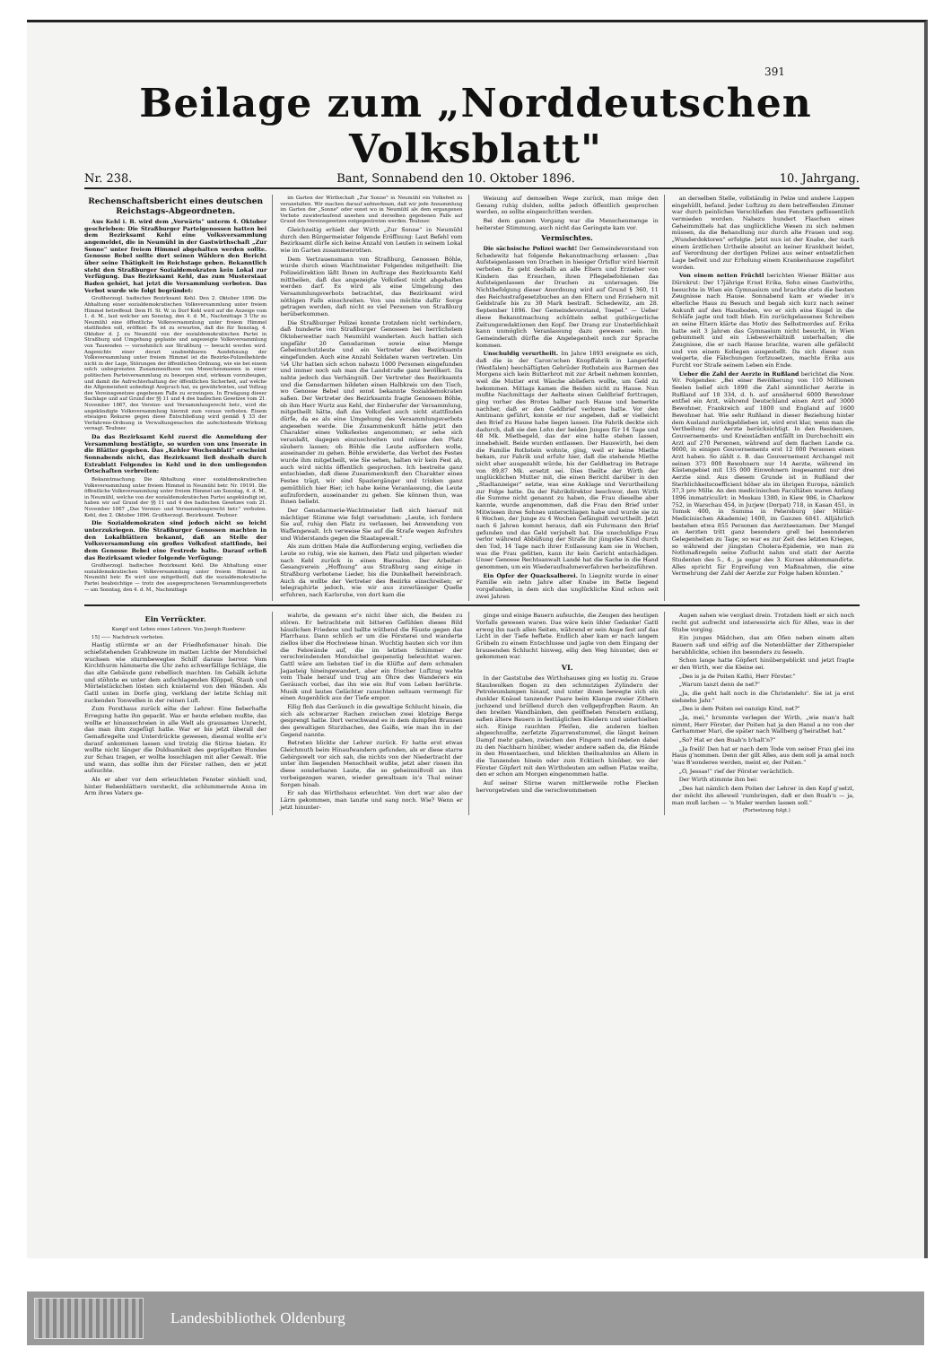391
Beilage zum „Norddeutschen Volksblatt"
Nr. 238. Bant, Sonnabend den 10. Oktober 1896. 10. Jahrgang.
Rechenschaftsbericht eines deutschen Reichstags-Abgeordneten.
Aus Kehl i. B. wird dem „Vorwärts" unterm 4. Oktober geschrieben: Die Straßburger Parteigenossen hatten bei dem Bezirksamt Kehl eine Volksversammlung angemeldet, die in Neumühl in der Gastwirthschaft „Zur Sonne" unter freiem Himmel abgehalten werden sollte. Genosse Bebel sollte dort seinen Wählern den Bericht über seine Thätigkeit im Reichstage geben. Bekanntlich steht den Straßburger Sozialdemokraten kein Lokal zur Verfügung. Das Bezirksamt Kehl, das zum Musterstaat Baden gehört, hat jetzt die Versammlung verboten. Das Verbot wurde wie folgt begründet:
Großherzogl. badisches Bezirksamt Kehl. Den 2. Oktober 1896. Die Abhaltung einer sozialdemokratischen Volksversammlung unter freiem Himmel betreffend: Dem H. St. W. in Dorf Kehl wird auf die Anzeige vom 1. d. M., laut welcher am Sonntag, den 4. d. M., Nachmittags 3 Uhr zu Neumühl eine öffentliche Volksversammlung unter freiem Himmel stattfinden soll, eröffnet: Es ist zu erwarten, daß die für Sonntag, 4. Oktober d. J. zu Neumühl von der sozialdemokratischen Partei in Straßburg und Umgebung geplante und angezeigte Volksversammlung von Tausenden — vornehmlich aus Straßburg — besucht werden wird. Angesichts einer derart unabsehbaren Ausdehnung der Volksversammlung unter freiem Himmel ist die Bezirks-Polizeibehörde nicht in der Lage, Störungen der öffentlichen Ordnung, wie sie bei einem solch unbegrenzten Zusammenflusse von Menschenmassen in einer politischen Parteiversammlung zu besorgen sind, wirksam vorzubeugen, und damit die Aufrechterhaltung der öffentlichen Sicherheit, auf welche die Allgemeinheit unbedingt Anspruch hat, zu gewährleisten, und Vollzug des Vereinsgesetzes gegebenen Falls zu erzwingen. In Erwägung dieser Sachlage und auf Grund der §§ 11 und 4 des badischen Gesetzes vom 21. November 1867, des Vereins- und Versammlungsrecht betr., wird die angekündigte Volksversammlung hiermit zum voraus verboten. Einem etwaigen Rekurse gegen diese Entschließung wird gemäß § 33 der Verfahrens-Ordnung in Verwaltungssachen die aufschiebende Wirkung versagt. Teubner.
Da das Bezirksamt Kehl zuerst die Anmeldung der Versammlung bestätigte, so wurden von uns Inserate in die Blätter gegeben. Das „Kehler Wochenblatt" erscheint Sonnabends nicht, das Bezirksamt ließ deshalb durch Extrablatt Folgendes in Kehl und in den umliegenden Ortschaften verbreiten:
Bekanntmachung. Die Abhaltung einer sozialdemokratischen Volksversammlung unter freiem Himmel in Neumühl betr. Nr. 19191. Die öffentliche Volksversammlung unter freiem Himmel am Sonntag, 4. d. M., in Neumühl, welche von der sozialdemokratischen Partei angekündigt ist, haben wir auf Grund der §§ 11 und 4 des badischen Gesetzes vom 21. November 1867 „Das Vereins- und Versammlungsrecht betr." verboten. Kehl, den 2. Oktober 1896. Großherzogl. Bezirksamt. Teubner.
Die Sozialdemokraten sind jedoch nicht so leicht unterzukriegen. Die Straßburger Genossen machten in den Lokalblättern bekannt, daß an Stelle der Volksversammlung ein großes Volksfest stattfinde, bei dem Genosse Bebel eine Festrede halte. Darauf erließ das Bezirksamt wieder folgende Verfügung:
Großherzogl. badisches Bezirksamt Kehl. Die Abhaltung einer sozialdemokratischen Volksversammlung unter freiem Himmel in Neumühl betr. Es wird uns mitgetheilt, daß die sozialdemokratische Partei beabsichtige — trotz des ausgesprochenen Versammlungsverbots — am Sonntag, den 4. d. M., Nachmittags
im Garten der Wirthschaft „Zur Sonne" in Neumühl ein Volksfest zu veranstalten. Wir machen darauf aufmerksam, daß wir jede Ansammlung im Garten der „Sonne" oder sonst wo in Neumühl als dem ergangenen Verbote zuwiderlaufend ansehen und derselben gegebenen Falls auf Grund des Vereinsgesetzes entgegentreten werden. Teubner.
Gleichzeitig erhielt der Wirth „Zur Sonne" in Neumühl durch den Bürgermeister folgende Eröffnung: Laut Befehl vom Bezirksamt dürfe sich keine Anzahl von Leuten in seinem Lokal wie im Garten zusammenrotten.
Dem Vertrauensmann von Straßburg, Genossen Böhle, wurde durch einen Wachtmeister Folgendes mitgetheilt: Die Polizeidirektion läßt Ihnen im Auftrage des Bezirksamts Kehl mittheilen, daß das angezeigte Volksfest nicht abgehalten werden darf. Es wird als eine Umgehung des Versammlungsverbots betrachtet, das Bezirksamt wird nöthigen Falls einschreiten. Von uns möchte dafür Sorge getragen werden, daß nicht so viel Personen von Straßburg herüberkommen.
Die Straßburger Polizei konnte trotzdem nicht verhindern, daß hunderte von Straßburger Genossen bei herrlichstem Oktoberwetter nach Neumühl wanderten. Auch hatten sich ungefähr 20 Gensdarmen sowie eine Menge Geheimschutzleute und ein Vertreter des Bezirksamts eingefunden. Auch eine Anzahl Soldaten waren vertreten. Um ¼4 Uhr hatten sich schon nahezu 1000 Personen eingefunden und immer noch sah man die Landstraße ganz bevölkert. Da nahte jedoch das Verhängniß. Der Vertreter des Bezirksamts und die Gensdarmen bildeten einen Halbkreis um den Tisch, wo Genosse Bebel und sonst bekannte Sozialdemokraten saßen. Der Vertreter des Bezirksamts fragte Genossen Böhle, ob ihm Herr Wurtz aus Kehl, der Einberufer der Versammlung, mitgetheilt hätte, daß das Volksfest auch nicht stattfinden dürfe, da es als eine Umgehung des Versammlungsverbots angesehen werde. Die Zusammenkunft hätte jetzt den Charakter eines Volksfestes angenommen; er sehe sich veranlaßt, dagegen einzuschreiten und müsse den Platz säubern lassen; ob Böhle die Leute auffordern wolle, auseinander zu gehen. Böhle erwiderte, das Verbot des Festes wurde ihm mitgetheilt, wie Sie sehen, halten wir kein Fest ab, auch wird nichts öffentlich gesprochen. Ich bestreite ganz entschieden, daß diese Zusammenkunft den Charakter eines Festes trägt, wir sind Spaziergänger und trinken ganz gemüthlich hier Bier, ich habe keine Veranlassung, die Leute aufzufordern, auseinander zu gehen. Sie können thun, was Ihnen beliebt.
Der Gensdarmerie-Wachtmeister ließ sich hierauf mit mächtiger Stimme wie folgt vernehmen: „Leute, ich fordere Sie auf, ruhig den Platz zu verlassen, bei Anwendung von Waffengewalt. Ich verweise Sie auf die Strafe wegen Aufruhrs und Widerstands gegen die Staatsgewalt."
Als zum dritten Male die Aufforderung erging, verließen die Leute so ruhig, wie sie kamen, den Platz und pilgerten wieder nach Kehl zurück in einen Biersalon. Der Arbeiter-Gesangverein „Hoffnung" aus Straßburg sang einige in Straßburg verbotene Lieder, bis die Dunkelheit hereinbrach. Auch da wollte der Vertreter des Bezirks einschreiten; er telegraphirte jedoch, wie wir aus zuverlässiger Quelle erfuhren, nach Karlsruhe, von dort kam die
Weisung auf demselben Wege zurück, man möge den Gesang ruhig dulden, sollte jedoch öffentlich gesprochen werden, so sollte eingeschritten werden.
Bei dem ganzen Vorgang war die Menschenmenge in heiterster Stimmung, auch nicht das Geringste kam vor.
Vermischtes.
Die sächsische Polizei wacht! Der Gemeindevorstand von Schedewitz hat folgende Bekanntmachung erlassen: „Das Aufsteigenlassen von Drachen in hiesiger Ortsflur wird hiermit verboten. Es geht deshalb an alle Eltern und Erzieher von Kindern das Ersuchen, ihren Pflegebefohlenen das Aufsteigenlassen der Drachen zu untersagen. Die Nichtbefolgung dieser Anordnung wird auf Grund § 360, 11 des Reichsstrafgesetzbuches an den Eltern und Erziehern mit Geldstrafe bis zu 30 Mark bestraft. Schedewitz, am 28. September 1896. Der Gemeindevorstand, Toepel." — Ueber diese Bekanntmachung schütteln selbst gutbürgerliche Zeitungsredaktionen den Kopf. Der Drang zur Unsterblichkeit kann unmöglich Veranlassung dazu gewesen sein. Im Gemeinderath dürfte die Angelegenheit noch zur Sprache kommen.
Unschuldig verurtheilt. Im Jahre 1893 ereignete es sich, daß die in der Caron'schen Knopffabrik in Langerfeld (Westfalen) beschäftigten Gebrüder Rothstein aus Barmen des Morgens sich kein Butterbrot mit zur Arbeit nehmen konnten, weil die Mutter erst Wäsche abliefern wollte, um Geld zu bekommen. Mittags kamen die Beiden nicht zu Hause. Nun mußte Nachmittags der Aelteste einen Geldbrief forttragen, ging vorher des Brotes halber nach Hause und bemerkte nachher, daß er den Geldbrief verloren hatte. Vor den Amtmann geführt, konnte er nur angeben, daß er vielleicht den Brief zu Hause habe liegen lassen. Die Fabrik deckte sich dadurch, daß sie den Lohn der beiden Jungen für 14 Tage und 48 Mk. Miethegeld, das der eine hatte stehen lassen, innebehielt. Beide wurden entlassen. Der Hauswirth, bei dem die Familie Rothstein wohnte, ging, weil er keine Miethe bekam, zur Fabrik und erfuhr hier, daß die stehende Miethe nicht eher ausgezahlt würde, bis der Geldbetrag im Betrage von 89,87 Mk. ersetzt sei. Dies theilte der Wirth der unglücklichen Mutter mit, die einen Bericht darüber in den „Stadtanzeiger" setzte, was eine Anklage und Verurtheilung zur Folge hatte. Da der Fabrikdirektor beschwor, dem Wirth die Summe nicht genannt zu haben, die Frau dieselbe aber kannte, wurde angenommen, daß die Frau den Brief unter Mitwissen ihres Sohnes unterschlagen habe und wurde sie zu 6 Wochen, der Junge zu 4 Wochen Gefängniß verurtheilt. Jetzt nach 6 Jahren kommt heraus, daß ein Fuhrmann den Brief gefunden und das Geld verjubelt hat. Die unschuldige Frau verlor während Abbüßung der Strafe ihr jüngstes Kind durch den Tod, 14 Tage nach ihrer Entlassung kam sie in Wochen, was die Frau gelitten, kann ihr kein Gericht entschädigen. Unser Genosse Rechtsanwalt Landé hat die Sache in die Hand genommen, um ein Wiederaufnahmeverfahren herbeizuführen.
Ein Opfer der Quacksalberei. In Liegnitz wurde in einer Familie ein zehn Jahre alter Knabe im Bette liegend vorgefunden, in dem sich das unglückliche Kind schon seit zwei Jahren
an derselben Stelle, vollständig in Pelze und andere Lappen eingehüllt, befand. Jeder Luftzug zu dem betreffenden Zimmer war durch peinliches Verschließen des Fensters geflissentlich vermieden worden. Nahezu hundert Flaschen eines Geheimmittels hat das unglückliche Wesen zu sich nehmen müssen, da die Behandlung nur durch alte Frauen und sog. „Wunderdoktoren" erfolgte. Jetzt nun ist der Knabe, der nach einem ärztlichen Urtheile absolut an keiner Krankheit leidet, auf Verordnung der dortigen Polizei aus seiner entsetzlichen Lage befreit und zur Erholung einem Krankenhause zugeführt worden.
Von einem netten Früchtl berichten Wiener Blätter aus Dürnkrut: Der 17jährige Ernst Erika, Sohn eines Gastwirths, besuchte in Wien ein Gymnasium und brachte stets die besten Zeugnisse nach Hause. Sonnabend kam er wieder in's elterliche Haus zu Besuch und begab sich kurz nach seiner Ankunft auf den Hausboden, wo er sich eine Kugel in die Schläfe jagte und todt blieb. Ein zurückgelassenes Schreiben an seine Eltern klärte das Motiv des Selbstmordes auf. Erika hatte seit 3 Jahren das Gymnasium nicht besucht, in Wien gebummelt und ein Liebesverhältniß unterhalten; die Zeugnisse, die er nach Hause brachte, waren alle gefälscht und von einem Kollegen ausgestellt. Da sich dieser nun weigerte, die Fälschungen fortzusetzen, machte Erika aus Furcht vor Strafe seinem Leben ein Ende.
Ueber die Zahl der Aerzte in Rußland berichtet die Now. Wr. Folgendes: „Bei einer Bevölkerung von 110 Millionen Seelen belief sich 1890 die Zahl sämmtlicher Aerzte in Rußland auf 18 334, d. h. auf annähernd 6000 Bewohner entfiel ein Arzt, während Deutschland einen Arzt auf 3000 Bewohner, Frankreich auf 1800 und England auf 1600 Bewohner hat. Wie sehr Rußland in dieser Beziehung hinter dem Ausland zurückgeblieben ist, wird erst klar, wenn man die Vertheilung der Aerzte berücksichtigt. In den Residenzen, Gouvernements- und Kreisstädten entfällt im Durchschnitt ein Arzt auf 270 Personen, während auf dem flachen Lande ca. 9000, in einigen Gouvernements erst 12 000 Personen einen Arzt haben. So zählt z. B. das Gouvernement Archangel mit seinen 373 000 Bewohnern nur 14 Aerzte, während im Küstengebiet mit 135 000 Einwohnern insgesammt nur drei Aerzte sind. Aus diesem Grunde ist in Rußland der Sterblichkeitscoefficient höher als im übrigen Europa, nämlich 37,3 pro Mille. An den medicinischen Facultäten waren Anfang 1896 immatriculirt: in Moskau 1380, in Kiew 986, in Charkow 752, in Warschau 454, in Jurjew (Dorpat) 718, in Kasan 451, in Tomsk 400, in Summa in Petersburg (der Militär-Medicinischen Akademie) 1400, im Ganzen 6841. Alljährlich bestehen etwa 855 Personen das Aerzteexamen. Der Mangel an Aerzten tritt ganz besonders grell bei besonderen Gelegenheiten zu Tage; so war es zur Zeit des letzten Krieges, so während der jüngsten Cholera-Epidemie, wo man zu Nothmaßregeln seine Zuflucht nahm und statt der Aerzte Studenten des 5., 4., ja sogar des 3. Kurses abkommandirte. Alles spricht für Ergreifung von Maßnahmen, die eine Vermehrung der Zahl der Aerzte zur Folge haben könnten."
Ein Verrückter.
Kampf und Leben eines Lehrers. Von Joseph Ruederer.
15] —— Nachdruck verboten.
Hastig stürmte er an der Friedhofsmauer hinab. Die schiefstehenden Grabkreuze im matten Lichte der Mondsichel wuchsen wie sturmbewegtes Schilf daraus hervor. Vom Kirchthurm hämmerte die Uhr zehn schwerfällige Schläge, die das alte Gebäude ganz rebellisch machten. Im Gebälk ächzte und stöhnte es unter dem aufschlagenden Klöppel, Staub und Mörtelstückchen lösten sich knisternd von den Wänden. Als Gattl unten im Dorfe ging, verklang der letzte Schlag mit zuckenden Tonwellen in der reinen Luft.
Zum Forsthaus zurück eilte der Lehrer. Eine fieberhafte Erregung hatte ihn gepackt. Was er heute erleben mußte, das wollte er hinausschreien in alle Welt als grausames Unrecht, das man ihm zugefügt hatte. War er bis jetzt überall der Gemaßregelte und Unterdrückte gewesen, diesmal wollte er's darauf ankommen lassen und trotzig die Stirne bieten. Er wollte nicht länger die Duldsamkeit des geprügelten Hundes zur Schau tragen, er wollte losschlagen mit aller Gewalt. Wie und wann, das sollte ihm der Förster rathen, den er jetzt aufsuchte.
Als er aber vor dem erleuchteten Fenster einhielt und, hinter Rebenblättern versteckt, die schlummernde Anna im Arm ihres Vaters ge-
wahrte, da gewann er's nicht über sich, die Beiden zu stören. Er betrachtete mit bitteren Gefühlen dieses Bild häuslichen Friedens und ballte wüthend die Fäuste gegen das Pfarrhaus. Dann schlich er um die Försterei und wanderte ziellos über die Hochwiese hinan. Wuchtig bauten sich vor ihm die Felswände auf, die im letzten Schimmer der verschwindenden Mondsichel gespenstig beleuchtet waren. Gattl wäre am liebsten tief in die Klüfte auf dem schmalen Jagasteig hineingewandert, aber ein frischer Luftzug wehte vom Thale herauf und trug am Ohre des Wanderers ein Geräusch vorbei, das ihn wie ein Ruf vom Leben berührte. Musik und lautes Gelächter rauschten seltsam vermengt für einen Augenblick aus der Tiefe empor.
Eilig floh das Geräusch in die gewaltige Schlucht hinein, die sich als schwarzer Rachen zwischen zwei klotzige Berge gesprengt hatte. Dort verschwand es in dem dumpfen Brausen des gewaltigen Sturzbaches, des Gaißs, wie man ihn in der Gegend nannte.
Betreten blickte der Lehrer zurück. Er hatte erst etwas Gleichmuth beim Hinaufwandern gefunden, als er diese starre Gebirgswelt vor sich sah, die nichts von der Niedertracht der unter ihm liegenden Menschheit wußte, jetzt aber rissen ihn diese sonderbaren Laute, die so geheimnißvoll an ihm vorbeigezogen waren, wieder gewaltsam in's Thal seiner Sorgen hinab.
Er sah das Wirthshaus erleuchtet. Von dort war also der Lärm gekommen, man tanzte und sang noch. Wie? Wenn er jetzt hinunter-
ginge und einige Bauern aufsuchte, die Zeugen des heutigen Vorfalls gewesen waren. Das wäre kein übler Gedanke! Gattl erwog ihn nach allen Seiten, während er sein Auge fest auf das Licht in der Tiefe heftete. Endlich aber kam er nach langem Grübeln zu einem Entschlusse und jagte von dem Eingang der brausenden Schlucht hinweg, eilig den Weg hinunter, den er gekommen war.
VI.
In der Gaststube des Wirthshauses ging es lustig zu. Graue Staubwolken flogen zu den schmutzigen Zylindern der Petroleumlampen hinauf, und unter ihnen bewegte sich ein dunkler Knäuel tanzender Paare beim Klange zweier Zithern juchzend und brüllend durch den vollgepfropften Raum. An den breiten Wandbänken, den geöffneten Fenstern entlang, saßen ältere Bauern in festtäglichen Kleidern und unterhielten sich. Einige rauchten Pfeifen, die anderen hielten abgeschnullte, zerfetzte Zigarrenstummel, die längst keinen Dampf mehr gaben, zwischen den Fingern und redeten dabei zu den Nachbarn hinüber, wieder andere saßen da, die Hände in den Hosentaschen, und blickten theilnahmlos an Allem in die Tanzenden hinein oder zum Ecktisch hinüber, wo der Förster Göpfert mit den Wirthsleuten am selben Platze weilte, den er schon am Morgen eingenommen hatte.
Auf seiner Stirne waren mittlerweile rothe Flecken hervorgetreten und die verschwommenen
Augen sahen wie verglast drein. Trotzdem hielt er sich noch recht gut aufrecht und interessirte sich für Alles, was in der Stube vorging.
Ein junges Mädchen, das am Ofen neben einem alten Bauern saß und eifrig auf die Notenblätter der Zitherspieler herabblickte, schien ihn besonders zu fesseln.
Schon lange hatte Göpfert hinübergeblickt und jetzt fragte er den Wirth, wer die Kleine sei.
„Des is ja de Poiten Kathi, Herr Förster."
„Warum tanzt denn de net?"
„Ja, die geht halt noch in die Christenlehr'. Sie ist ja erst siebzehn Jahr."
„Des is dem Poiten sei oanzigs Kind, net?"
„Ja, mei," brummte verlegen der Wirth, „wie man's halt nimmt, Herr Förster, der Poiten hat ja den Hansl a no von der Gerhammer Mari, die später nach Wallberg g'heirathet hat."
„So? Hat er den Buab'n b'halt'n?"
„Ja freili! Den hat er nach dem Tode von seiner Frau glei ins Haus g'nommen. Denn der gilt Alles, aus dem soll ja amal noch 'was B'sonderes werden, meint er, der Poiten."
„O, Jessas!" rief der Förster verächtlich.
Der Wirth stimmte ihm bei:
„Des hat nämlich dem Poiten der Lehrer in den Kopf g'setzt, der möcht ihn alleweil 'rumbringen, daß er den Buab'n — ja, man muß lachen — 'n Maler werden lassen soll."
(Fortsetzung folgt.)
Landesbibliothek Oldenburg